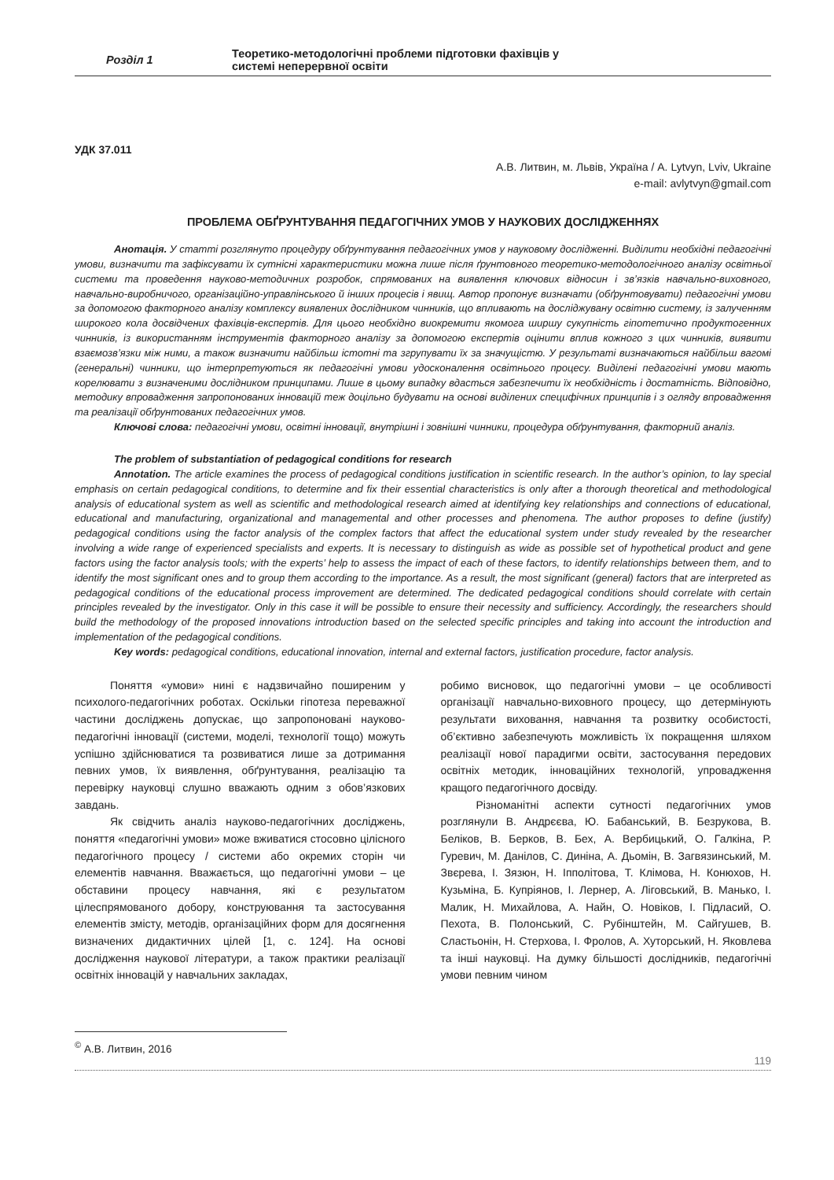Розділ 1
Теоретико-методологічні проблеми підготовки фахівців у
системі неперервної освіти
УДК 37.011
А.В. Литвин, м. Львів, Україна / A. Lytvyn, Lviv, Ukraine
e-mail: avlytvyn@gmail.com
ПРОБЛЕМА ОБҐРУНТУВАННЯ ПЕДАГОГІЧНИХ УМОВ У НАУКОВИХ ДОСЛІДЖЕННЯХ
Анотація. У статті розглянуто процедуру обґрунтування педагогічних умов у науковому дослідженні. Виділити необхідні педагогічні умови, визначити та зафіксувати їх сутнісні характеристики можна лише після ґрунтовного теоретико-методологічного аналізу освітньої системи та проведення науково-методичних розробок, спрямованих на виявлення ключових відносин і зв’язків навчально-виховного, навчально-виробничого, організаційно-управлінського й інших процесів і явищ. Автор пропонує визначати (обґрунтовувати) педагогічні умови за допомогою факторного аналізу комплексу виявлених дослідником чинників, що впливають на досліджувану освітню систему, із залученням широкого кола досвідчених фахівців-експертів. Для цього необхідно виокремити якомога ширшу сукупність гіпотетично продуктогенних чинників, із використанням інструментів факторного аналізу за допомогою експертів оцінити вплив кожного з цих чинників, виявити взаємозв’язки між ними, а також визначити найбільш істотні та згрупувати їх за значущістю. У результаті визначаються найбільш вагомі (генеральні) чинники, що інтерпретуються як педагогічні умови удосконалення освітнього процесу. Виділені педагогічні умови мають корелювати з визначеними дослідником принципами. Лише в цьому випадку вдасться забезпечити їх необхідність і достатність. Відповідно, методику впровадження запропонованих інновацій теж доцільно будувати на основі виділених специфічних принципів і з огляду впровадження та реалізації обґрунтованих педагогічних умов.
Ключові слова: педагогічні умови, освітні інновації, внутрішні і зовнішні чинники, процедура обґрунтування, факторний аналіз.
The problem of substantiation of pedagogical conditions for research
Annotation. The article examines the process of pedagogical conditions justification in scientific research. In the author’s opinion, to lay special emphasis on certain pedagogical conditions, to determine and fix their essential characteristics is only after a thorough theoretical and methodological analysis of educational system as well as scientific and methodological research aimed at identifying key relationships and connections of educational, educational and manufacturing, organizational and managemental and other processes and phenomena. The author proposes to define (justify) pedagogical conditions using the factor analysis of the complex factors that affect the educational system under study revealed by the researcher involving a wide range of experienced specialists and experts. It is necessary to distinguish as wide as possible set of hypothetical product and gene factors using the factor analysis tools; with the experts’ help to assess the impact of each of these factors, to identify relationships between them, and to identify the most significant ones and to group them according to the importance. As a result, the most significant (general) factors that are interpreted as pedagogical conditions of the educational process improvement are determined. The dedicated pedagogical conditions should correlate with certain principles revealed by the investigator. Only in this case it will be possible to ensure their necessity and sufficiency. Accordingly, the researchers should build the methodology of the proposed innovations introduction based on the selected specific principles and taking into account the introduction and implementation of the pedagogical conditions.
Key words: pedagogical conditions, educational innovation, internal and external factors, justification procedure, factor analysis.
Поняття «умови» нині є надзвичайно поширеним у психолого-педагогічних роботах. Оскільки гіпотеза переважної частини досліджень допускає, що запропоновані науково-педагогічні інновації (системи, моделі, технології тощо) можуть успішно здійснюватися та розвиватися лише за дотримання певних умов, їх виявлення, обґрунтування, реалізацію та перевірку науковці слушно вважають одним з обов’язкових завдань.
Як свідчить аналіз науково-педагогічних досліджень, поняття «педагогічні умови» може вживатися стосовно цілісного педагогічного процесу / системи або окремих сторін чи елементів навчання. Вважається, що педагогічні умови – це обставини процесу навчання, які є результатом цілеспрямованого добору, конструювання та застосування елементів змісту, методів, організаційних форм для досягнення визначених дидактичних цілей [1, с. 124]. На основі дослідження наукової літератури, а також практики реалізації освітніх інновацій у навчальних закладах,
робимо висновок, що педагогічні умови – це особливості організації навчально-виховного процесу, що детермінують результати виховання, навчання та розвитку особистості, об’єктивно забезпечують можливість їх покращення шляхом реалізації нової парадигми освіти, застосування передових освітніх методик, інноваційних технологій, упровадження кращого педагогічного досвіду.
Різноманітні аспекти сутності педагогічних умов розглянули В. Андрєєва, Ю. Бабанський, В. Безрукова, В. Беліков, В. Берков, В. Бех, А. Вербицький, О. Галкіна, Р. Гуревич, М. Данілов, С. Диніна, А. Дьомін, В. Загвязинський, М. Звєрева, І. Зязюн, Н. Іпполітова, Т. Клімова, Н. Конюхов, Н. Кузьміна, Б. Купріянов, І. Лернер, А. Ліговський, В. Манько, І. Малик, Н. Михайлова, А. Найн, О. Новіков, І. Підласий, О. Пехота, В. Полонський, С. Рубінштейн, М. Сайгушев, В. Сластьонін, Н. Стерхова, І. Фролов, А. Хуторський, Н. Яковлева та інші науковці. На думку більшості дослідників, педагогічні умови певним чином
<sup>©</sup> А.В. Литвин, 2016
119